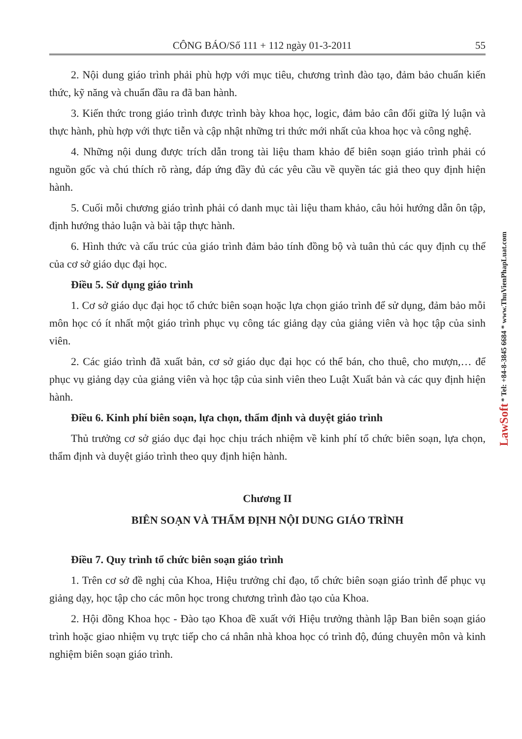CÔNG BÁO/Số 111 + 112 ngày 01-3-2011 55
2. Nội dung giáo trình phải phù hợp với mục tiêu, chương trình đào tạo, đảm bảo chuẩn kiến thức, kỹ năng và chuẩn đầu ra đã ban hành.
3. Kiến thức trong giáo trình được trình bày khoa học, logic, đảm bảo cân đối giữa lý luận và thực hành, phù hợp với thực tiễn và cập nhật những tri thức mới nhất của khoa học và công nghệ.
4. Những nội dung được trích dẫn trong tài liệu tham khảo để biên soạn giáo trình phải có nguồn gốc và chú thích rõ ràng, đáp ứng đầy đủ các yêu cầu về quyền tác giả theo quy định hiện hành.
5. Cuối mỗi chương giáo trình phải có danh mục tài liệu tham khảo, câu hỏi hướng dẫn ôn tập, định hướng thảo luận và bài tập thực hành.
6. Hình thức và cấu trúc của giáo trình đảm bảo tính đồng bộ và tuân thủ các quy định cụ thể của cơ sở giáo dục đại học.
Điều 5. Sử dụng giáo trình
1. Cơ sở giáo dục đại học tổ chức biên soạn hoặc lựa chọn giáo trình để sử dụng, đảm bảo mỗi môn học có ít nhất một giáo trình phục vụ công tác giảng dạy của giảng viên và học tập của sinh viên.
2. Các giáo trình đã xuất bản, cơ sở giáo dục đại học có thể bán, cho thuê, cho mượn,… để phục vụ giảng dạy của giảng viên và học tập của sinh viên theo Luật Xuất bản và các quy định hiện hành.
Điều 6. Kinh phí biên soạn, lựa chọn, thẩm định và duyệt giáo trình
Thủ trưởng cơ sở giáo dục đại học chịu trách nhiệm về kinh phí tổ chức biên soạn, lựa chọn, thẩm định và duyệt giáo trình theo quy định hiện hành.
Chương II
BIÊN SOẠN VÀ THẨM ĐỊNH NỘI DUNG GIÁO TRÌNH
Điều 7. Quy trình tổ chức biên soạn giáo trình
1. Trên cơ sở đề nghị của Khoa, Hiệu trưởng chỉ đạo, tổ chức biên soạn giáo trình để phục vụ giảng dạy, học tập cho các môn học trong chương trình đào tạo của Khoa.
2. Hội đồng Khoa học - Đào tạo Khoa đề xuất với Hiệu trưởng thành lập Ban biên soạn giáo trình hoặc giao nhiệm vụ trực tiếp cho cá nhân nhà khoa học có trình độ, đúng chuyên môn và kinh nghiệm biên soạn giáo trình.
LawSoft * Tel: +84-8-3845 6684 * www.ThuVienPhapLuat.com